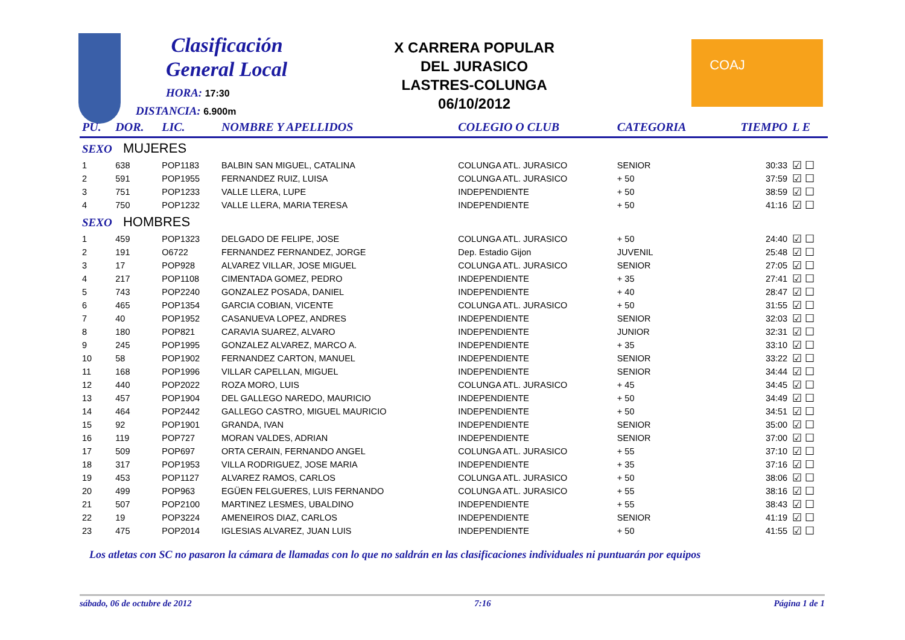Clasificación
General Local
HORA: 17:30
DISTANCIA: 6.900m
X CARRERA POPULAR
DEL JURASICO
LASTRES-COLUNGA
06/10/2012
COAJ
| PU. | DOR. | LIC. | NOMBRE Y APELLIDOS | COLEGIO O CLUB | CATEGORIA | TIEMPO | L E |
| --- | --- | --- | --- | --- | --- | --- | --- |
| SEXO MUJERES | | | | | | | |
| 1 | 638 | POP1183 | BALBIN SAN MIGUEL, CATALINA | COLUNGA ATL. JURASICO | SENIOR | 30:33 | ☑ ☐ |
| 2 | 591 | POP1955 | FERNANDEZ RUIZ, LUISA | COLUNGA ATL. JURASICO | + 50 | 37:59 | ☑ ☐ |
| 3 | 751 | POP1233 | VALLE LLERA, LUPE | INDEPENDIENTE | + 50 | 38:59 | ☑ ☐ |
| 4 | 750 | POP1232 | VALLE LLERA, MARIA TERESA | INDEPENDIENTE | + 50 | 41:16 | ☑ ☐ |
| SEXO HOMBRES | | | | | | | |
| 1 | 459 | POP1323 | DELGADO DE FELIPE, JOSE | COLUNGA ATL. JURASICO | + 50 | 24:40 | ☑ ☐ |
| 2 | 191 | O6722 | FERNANDEZ FERNANDEZ, JORGE | Dep. Estadio Gijon | JUVENIL | 25:48 | ☑ ☐ |
| 3 | 17 | POP928 | ALVAREZ VILLAR, JOSE MIGUEL | COLUNGA ATL. JURASICO | SENIOR | 27:05 | ☑ ☐ |
| 4 | 217 | POP1108 | CIMENTADA GOMEZ, PEDRO | INDEPENDIENTE | + 35 | 27:41 | ☑ ☐ |
| 5 | 743 | POP2240 | GONZALEZ POSADA, DANIEL | INDEPENDIENTE | + 40 | 28:47 | ☑ ☐ |
| 6 | 465 | POP1354 | GARCIA COBIAN, VICENTE | COLUNGA ATL. JURASICO | + 50 | 31:55 | ☑ ☐ |
| 7 | 40 | POP1952 | CASANUEVA LOPEZ, ANDRES | INDEPENDIENTE | SENIOR | 32:03 | ☑ ☐ |
| 8 | 180 | POP821 | CARAVIA SUAREZ, ALVARO | INDEPENDIENTE | JUNIOR | 32:31 | ☑ ☐ |
| 9 | 245 | POP1995 | GONZALEZ ALVAREZ, MARCO A. | INDEPENDIENTE | + 35 | 33:10 | ☑ ☐ |
| 10 | 58 | POP1902 | FERNANDEZ CARTON, MANUEL | INDEPENDIENTE | SENIOR | 33:22 | ☑ ☐ |
| 11 | 168 | POP1996 | VILLAR CAPELLAN, MIGUEL | INDEPENDIENTE | SENIOR | 34:44 | ☑ ☐ |
| 12 | 440 | POP2022 | ROZA MORO, LUIS | COLUNGA ATL. JURASICO | + 45 | 34:45 | ☑ ☐ |
| 13 | 457 | POP1904 | DEL GALLEGO NAREDO, MAURICIO | INDEPENDIENTE | + 50 | 34:49 | ☑ ☐ |
| 14 | 464 | POP2442 | GALLEGO CASTRO, MIGUEL MAURICIO | INDEPENDIENTE | + 50 | 34:51 | ☑ ☐ |
| 15 | 92 | POP1901 | GRANDA, IVAN | INDEPENDIENTE | SENIOR | 35:00 | ☑ ☐ |
| 16 | 119 | POP727 | MORAN VALDES, ADRIAN | INDEPENDIENTE | SENIOR | 37:00 | ☑ ☐ |
| 17 | 509 | POP697 | ORTA CERAIN, FERNANDO ANGEL | COLUNGA ATL. JURASICO | + 55 | 37:10 | ☑ ☐ |
| 18 | 317 | POP1953 | VILLA RODRIGUEZ, JOSE MARIA | INDEPENDIENTE | + 35 | 37:16 | ☑ ☐ |
| 19 | 453 | POP1127 | ALVAREZ RAMOS, CARLOS | COLUNGA ATL. JURASICO | + 50 | 38:06 | ☑ ☐ |
| 20 | 499 | POP963 | EGÜEN FELGUERES, LUIS FERNANDO | COLUNGA ATL. JURASICO | + 55 | 38:16 | ☑ ☐ |
| 21 | 507 | POP2100 | MARTINEZ LESMES, UBALDINO | INDEPENDIENTE | + 55 | 38:43 | ☑ ☐ |
| 22 | 19 | POP3224 | AMENEIROS DIAZ, CARLOS | INDEPENDIENTE | SENIOR | 41:19 | ☑ ☐ |
| 23 | 475 | POP2014 | IGLESIAS ALVAREZ, JUAN LUIS | INDEPENDIENTE | + 50 | 41:55 | ☑ ☐ |
Los atletas con SC no pasaron la cámara de llamadas con lo que no saldrán en las clasificaciones individuales ni puntuarán por equipos
sábado, 06 de octubre de 2012 7:16 Página 1 de 1